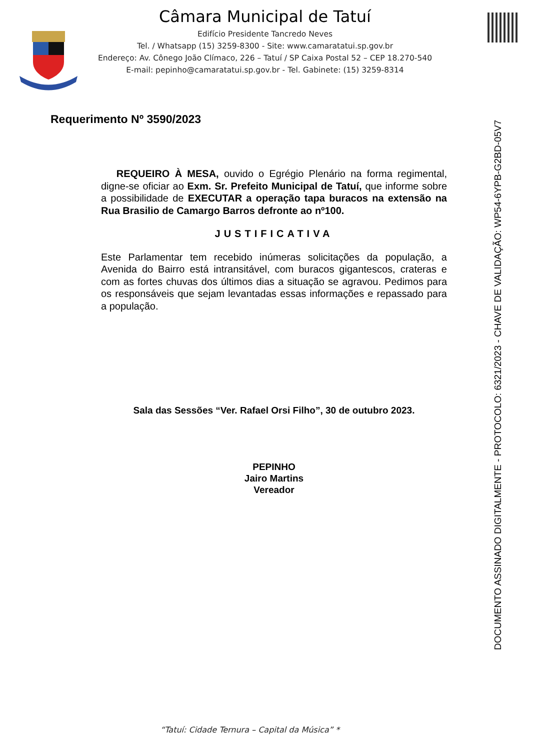Câmara Municipal de Tatuí
Edifício Presidente Tancredo Neves
Tel. / Whatsapp (15) 3259-8300 - Site: www.camaratatui.sp.gov.br
Endereço: Av. Cônego João Clímaco, 226 – Tatuí / SP Caixa Postal 52 – CEP 18.270-540
E-mail: pepinho@camaratatui.sp.gov.br - Tel. Gabinete: (15) 3259-8314
Requerimento Nº 3590/2023
REQUEIRO À MESA, ouvido o Egrégio Plenário na forma regimental, digne-se oficiar ao Exm. Sr. Prefeito Municipal de Tatuí, que informe sobre a possibilidade de EXECUTAR a operação tapa buracos na extensão na Rua Brasilio de Camargo Barros defronte ao nº100.
JUSTIFICATIVA
Este Parlamentar tem recebido inúmeras solicitações da população, a Avenida do Bairro está intransitável, com buracos gigantescos, crateras e com as fortes chuvas dos últimos dias a situação se agravou. Pedimos para os responsáveis que sejam levantadas essas informações e repassado para a população.
Sala das Sessões “Ver. Rafael Orsi Filho”, 30 de outubro 2023.
PEPINHO
Jairo Martins
Vereador
DOCUMENTO ASSINADO DIGITALMENTE - PROTOCOLO: 6321/2023 - CHAVE DE VALIDAÇÃO: WP54-6YPB-G2BD-05V7
“Tatuí: Cidade Ternura – Capital da Música” *